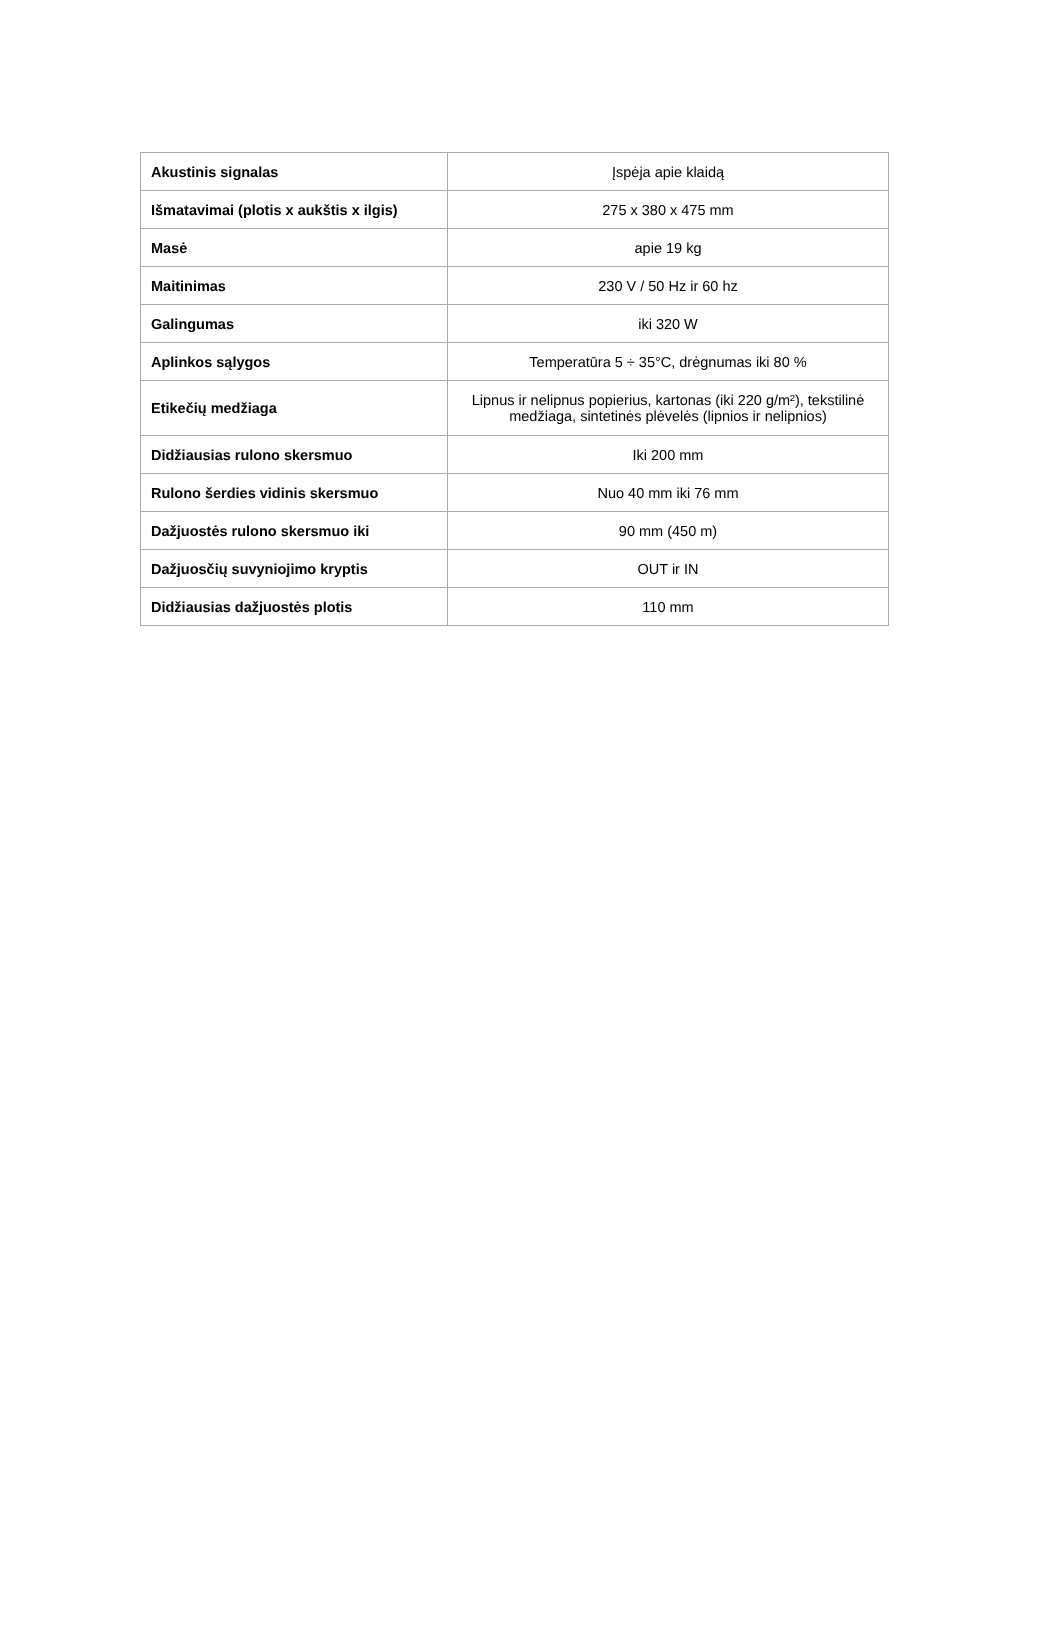| Akustinis signalas | Įspėja apie klaidą |
| Išmatavimai (plotis x aukštis x ilgis) | 275 x 380 x 475 mm |
| Masė | apie 19 kg |
| Maitinimas | 230 V / 50 Hz ir 60 hz |
| Galingumas | iki 320 W |
| Aplinkos sąlygos | Temperatūra 5 ÷ 35°C, drėgnumas iki 80 % |
| Etikečių medžiaga | Lipnus ir nelipnus popierius, kartonas (iki 220 g/m²), tekstilinė medžiaga, sintetinės plėvelės (lipnios ir nelipnios) |
| Didžiausias rulono skersmuo | Iki 200 mm |
| Rulono šerdies vidinis skersmuo | Nuo 40 mm iki 76 mm |
| Dažjuostės rulono skersmuo iki | 90 mm (450 m) |
| Dažjuosčių suvyniojimo kryptis | OUT ir IN |
| Didžiausias dažjuostės plotis | 110 mm |